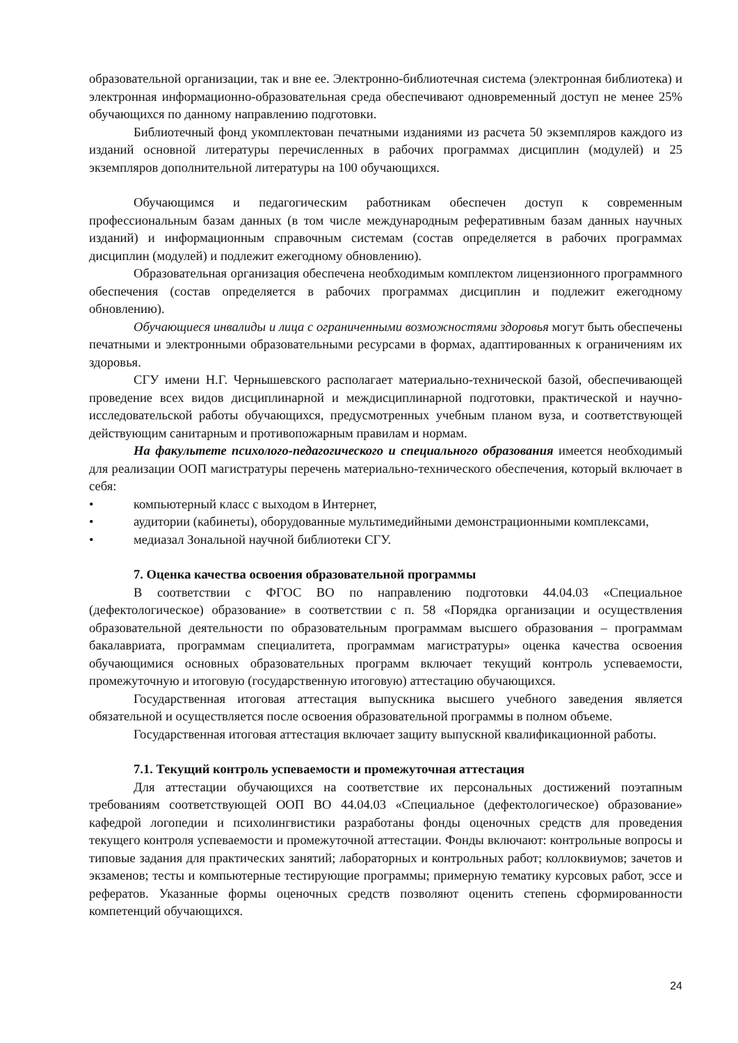образовательной организации, так и вне ее. Электронно-библиотечная система (электронная библиотека) и электронная информационно-образовательная среда обеспечивают одновременный доступ не менее 25% обучающихся по данному направлению подготовки.
Библиотечный фонд укомплектован печатными изданиями из расчета 50 экземпляров каждого из изданий основной литературы перечисленных в рабочих программах дисциплин (модулей) и 25 экземпляров дополнительной литературы на 100 обучающихся.
Обучающимся и педагогическим работникам обеспечен доступ к современным профессиональным базам данных (в том числе международным реферативным базам данных научных изданий) и информационным справочным системам (состав определяется в рабочих программах дисциплин (модулей) и подлежит ежегодному обновлению).
Образовательная организация обеспечена необходимым комплектом лицензионного программного обеспечения (состав определяется в рабочих программах дисциплин и подлежит ежегодному обновлению).
Обучающиеся инвалиды и лица с ограниченными возможностями здоровья могут быть обеспечены печатными и электронными образовательными ресурсами в формах, адаптированных к ограничениям их здоровья.
СГУ имени Н.Г. Чернышевского располагает материально-технической базой, обеспечивающей проведение всех видов дисциплинарной и междисциплинарной подготовки, практической и научно-исследовательской работы обучающихся, предусмотренных учебным планом вуза, и соответствующей действующим санитарным и противопожарным правилам и нормам.
На факультете психолого-педагогического и специального образования имеется необходимый для реализации ООП магистратуры перечень материально-технического обеспечения, который включает в себя:
• компьютерный класс с выходом в Интернет,
• аудитории (кабинеты), оборудованные мультимедийными демонстрационными комплексами,
• медиазал Зональной научной библиотеки СГУ.
7. Оценка качества освоения образовательной программы
В соответствии с ФГОС ВО по направлению подготовки 44.04.03 «Специальное (дефектологическое) образование» в соответствии с п. 58 «Порядка организации и осуществления образовательной деятельности по образовательным программам высшего образования – программам бакалавриата, программам специалитета, программам магистратуры» оценка качества освоения обучающимися основных образовательных программ включает текущий контроль успеваемости, промежуточную и итоговую (государственную итоговую) аттестацию обучающихся.
Государственная итоговая аттестация выпускника высшего учебного заведения является обязательной и осуществляется после освоения образовательной программы в полном объеме.
Государственная итоговая аттестация включает защиту выпускной квалификационной работы.
7.1. Текущий контроль успеваемости и промежуточная аттестация
Для аттестации обучающихся на соответствие их персональных достижений поэтапным требованиям соответствующей ООП ВО 44.04.03 «Специальное (дефектологическое) образование» кафедрой логопедии и психолингвистики разработаны фонды оценочных средств для проведения текущего контроля успеваемости и промежуточной аттестации. Фонды включают: контрольные вопросы и типовые задания для практических занятий; лабораторных и контрольных работ; коллоквиумов; зачетов и экзаменов; тесты и компьютерные тестирующие программы; примерную тематику курсовых работ, эссе и рефератов. Указанные формы оценочных средств позволяют оценить степень сформированности компетенций обучающихся.
24